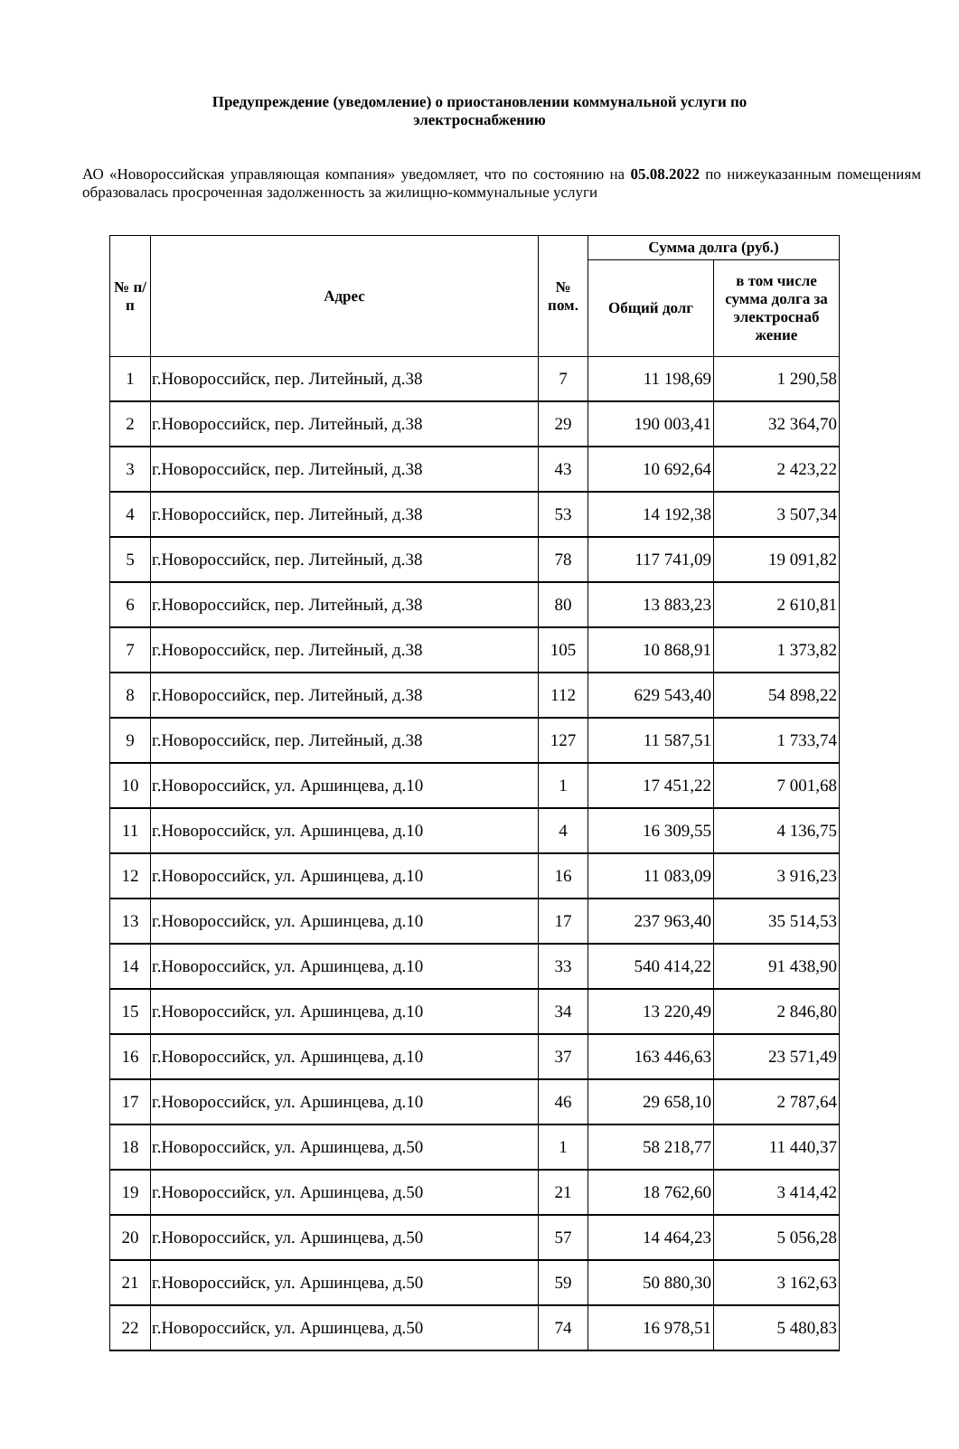Предупреждение (уведомление) о приостановлении коммунальной услуги по электроснабжению
АО «Новороссийская управляющая компания» уведомляет, что по состоянию на 05.08.2022 по нижеуказанным помещениям образовалась просроченная задолженность за жилищно-коммунальные услуги
| № п/п | Адрес | № пом. | Сумма долга (руб.) | |
| --- | --- | --- | --- | --- |
| | | | Общий долг | в том числе сумма долга за электроснаб жение |
| 1 | г.Новороссийск, пер. Литейный, д.38 | 7 | 11 198,69 | 1 290,58 |
| 2 | г.Новороссийск, пер. Литейный, д.38 | 29 | 190 003,41 | 32 364,70 |
| 3 | г.Новороссийск, пер. Литейный, д.38 | 43 | 10 692,64 | 2 423,22 |
| 4 | г.Новороссийск, пер. Литейный, д.38 | 53 | 14 192,38 | 3 507,34 |
| 5 | г.Новороссийск, пер. Литейный, д.38 | 78 | 117 741,09 | 19 091,82 |
| 6 | г.Новороссийск, пер. Литейный, д.38 | 80 | 13 883,23 | 2 610,81 |
| 7 | г.Новороссийск, пер. Литейный, д.38 | 105 | 10 868,91 | 1 373,82 |
| 8 | г.Новороссийск, пер. Литейный, д.38 | 112 | 629 543,40 | 54 898,22 |
| 9 | г.Новороссийск, пер. Литейный, д.38 | 127 | 11 587,51 | 1 733,74 |
| 10 | г.Новороссийск, ул. Аршинцева, д.10 | 1 | 17 451,22 | 7 001,68 |
| 11 | г.Новороссийск, ул. Аршинцева, д.10 | 4 | 16 309,55 | 4 136,75 |
| 12 | г.Новороссийск, ул. Аршинцева, д.10 | 16 | 11 083,09 | 3 916,23 |
| 13 | г.Новороссийск, ул. Аршинцева, д.10 | 17 | 237 963,40 | 35 514,53 |
| 14 | г.Новороссийск, ул. Аршинцева, д.10 | 33 | 540 414,22 | 91 438,90 |
| 15 | г.Новороссийск, ул. Аршинцева, д.10 | 34 | 13 220,49 | 2 846,80 |
| 16 | г.Новороссийск, ул. Аршинцева, д.10 | 37 | 163 446,63 | 23 571,49 |
| 17 | г.Новороссийск, ул. Аршинцева, д.10 | 46 | 29 658,10 | 2 787,64 |
| 18 | г.Новороссийск, ул. Аршинцева, д.50 | 1 | 58 218,77 | 11 440,37 |
| 19 | г.Новороссийск, ул. Аршинцева, д.50 | 21 | 18 762,60 | 3 414,42 |
| 20 | г.Новороссийск, ул. Аршинцева, д.50 | 57 | 14 464,23 | 5 056,28 |
| 21 | г.Новороссийск, ул. Аршинцева, д.50 | 59 | 50 880,30 | 3 162,63 |
| 22 | г.Новороссийск, ул. Аршинцева, д.50 | 74 | 16 978,51 | 5 480,83 |